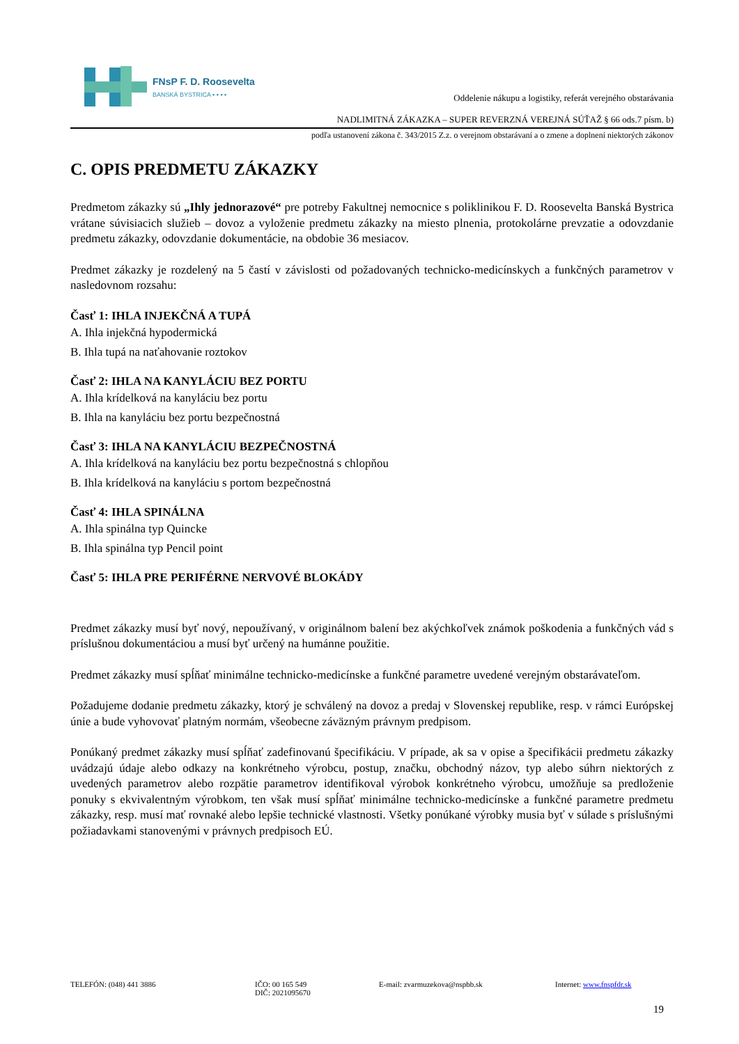FNsP F. D. Roosevelta
BANSKÁ BYSTRICA ▪ ▪ ▪ ▪
Oddelenie nákupu a logistiky, referát verejného obstarávania
NADLIMITNÁ ZÁKAZKA – SUPER REVERZNÁ VEREJNÁ SÚŤAŽ § 66 ods.7 písm. b)
podľa ustanovení zákona č. 343/2015 Z.z. o verejnom obstarávaní a o zmene a doplnení niektorých zákonov
C. OPIS PREDMETU ZÁKAZKY
Predmetom zákazky sú „Ihly jednorazové“ pre potreby Fakultnej nemocnice s poliklinikou F. D. Roosevelta Banská Bystrica vrátane súvisiacich služieb – dovoz a vyloženie predmetu zákazky na miesto plnenia, protokolárne prevzatie a odovzdanie predmetu zákazky, odovzdanie dokumentácie, na obdobie 36 mesiacov.
Predmet zákazky je rozdelený na 5 častí v závislosti od požadovaných technicko-medicínskych a funkčných parametrov v nasledovnom rozsahu:
Časť 1: IHLA INJEKČNÁ A TUPÁ
A. Ihla injekčná hypodermická
B. Ihla tupá na naťahovanie roztokov
Časť 2: IHLA NA KANYLÁCIU BEZ PORTU
A. Ihla krídelková na kanyláciu bez portu
B. Ihla na kanyláciu bez portu bezpečnostná
Časť 3: IHLA NA KANYLÁCIU BEZPEČNOSTNÁ
A. Ihla krídelková na kanyláciu bez portu bezpečnostná s chlopňou
B. Ihla krídelková na kanyláciu s portom bezpečnostná
Časť 4: IHLA SPINÁLNA
A. Ihla spinálna typ Quincke
B. Ihla spinálna typ Pencil point
Časť 5: IHLA PRE PERIFÉRNE NERVOVÉ BLOKÁDY
Predmet zákazky musí byť nový, nepoužívaný, v originálnom balení bez akýchkoľvek známok poškodenia a funkčných vád s príslušnou dokumentáciou a musí byť určený na humánne použitie.
Predmet zákazky musí spĺňať minimálne technicko-medicínske a funkčné parametre uvedené verejným obstarávateľom.
Požadujeme dodanie predmetu zákazky, ktorý je schválený na dovoz a predaj v Slovenskej republike, resp. v rámci Európskej únie a bude vyhovovať platným normám, všeobecne záväzným právnym predpisom.
Ponúkaný predmet zákazky musí spĺňať zadefinovanú špecifikáciu. V prípade, ak sa v opise a špecifikácii predmetu zákazky uvádzajú údaje alebo odkazy na konkrétneho výrobcu, postup, značku, obchodný názov, typ alebo súhrn niektorých z uvedených parametrov alebo rozpätie parametrov identifikoval výrobok konkrétneho výrobcu, umožňuje sa predloženie ponuky s ekvivalentným výrobkom, ten však musí spĺňať minimálne technicko-medicínske a funkčné parametre predmetu zákazky, resp. musí mať rovnaké alebo lepšie technické vlastnosti. Všetky ponúkané výrobky musia byť v súlade s príslušnými požiadavkami stanovenými v právnych predpisoch EÚ.
TELEFÓN: (048) 441 3886 IČO: 00 165 549
DIČ: 2021095670
E-mail: zvarmuzekova@nspbb.sk Internet: www.fnspfdr.sk
19